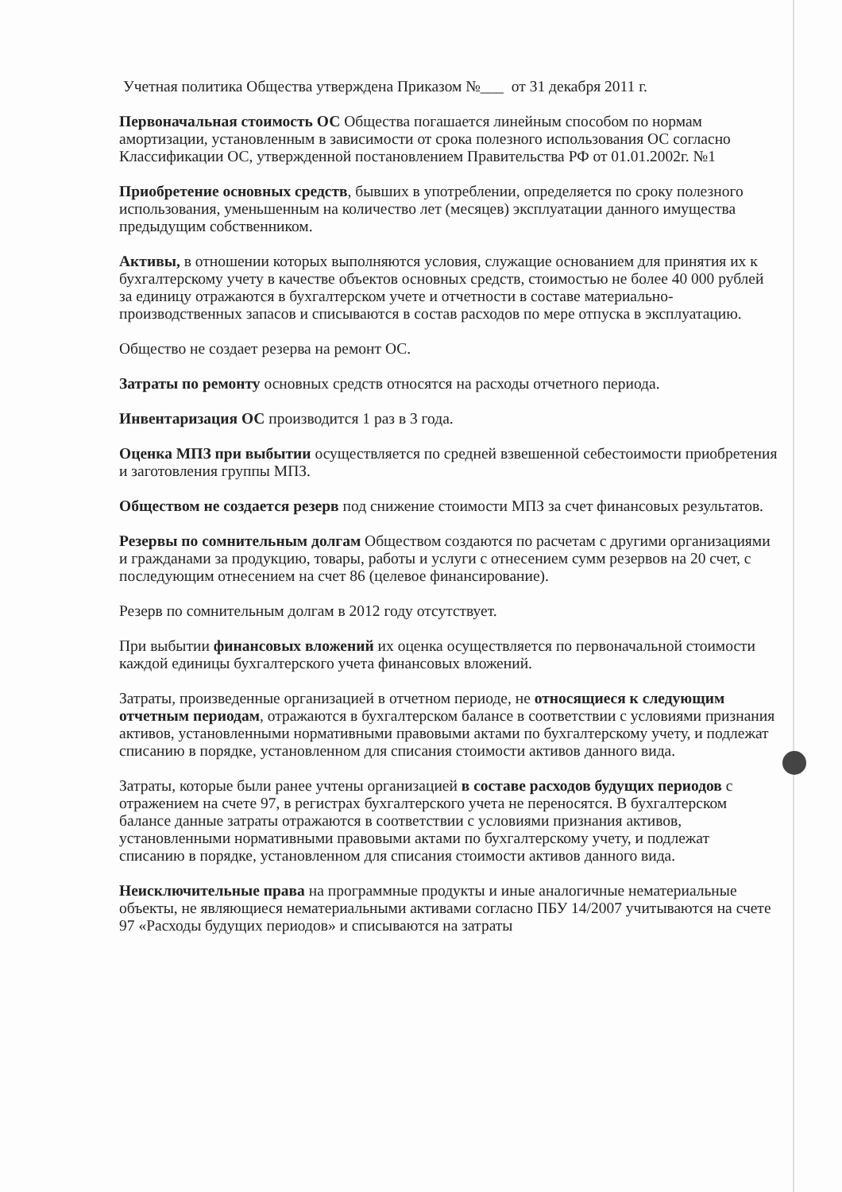Учетная политика Общества утверждена Приказом №___ от 31 декабря 2011 г.
Первоначальная стоимость ОС Общества погашается линейным способом по нормам амортизации, установленным в зависимости от срока полезного использования ОС согласно Классификации ОС, утвержденной постановлением Правительства РФ от 01.01.2002г. №1
Приобретение основных средств, бывших в употреблении, определяется по сроку полезного использования, уменьшенным на количество лет (месяцев) эксплуатации данного имущества предыдущим собственником.
Активы, в отношении которых выполняются условия, служащие основанием для принятия их к бухгалтерскому учету в качестве объектов основных средств, стоимостью не более 40 000 рублей за единицу отражаются в бухгалтерском учете и отчетности в составе материально-производственных запасов и списываются в состав расходов по мере отпуска в эксплуатацию.
Общество не создает резерва на ремонт ОС.
Затраты по ремонту основных средств относятся на расходы отчетного периода.
Инвентаризация ОС производится 1 раз в 3 года.
Оценка МПЗ при выбытии осуществляется по средней взвешенной себестоимости приобретения и заготовления группы МПЗ.
Обществом не создается резерв под снижение стоимости МПЗ за счет финансовых результатов.
Резервы по сомнительным долгам Обществом создаются по расчетам с другими организациями и гражданами за продукцию, товары, работы и услуги с отнесением сумм резервов на 20 счет, с последующим отнесением на счет 86 (целевое финансирование).
Резерв по сомнительным долгам в 2012 году отсутствует.
При выбытии финансовых вложений их оценка осуществляется по первоначальной стоимости каждой единицы бухгалтерского учета финансовых вложений.
Затраты, произведенные организацией в отчетном периоде, не относящиеся к следующим отчетным периодам, отражаются в бухгалтерском балансе в соответствии с условиями признания активов, установленными нормативными правовыми актами по бухгалтерскому учету, и подлежат списанию в порядке, установленном для списания стоимости активов данного вида.
Затраты, которые были ранее учтены организацией в составе расходов будущих периодов с отражением на счете 97, в регистрах бухгалтерского учета не переносятся. В бухгалтерском балансе данные затраты отражаются в соответствии с условиями признания активов, установленными нормативными правовыми актами по бухгалтерскому учету, и подлежат списанию в порядке, установленном для списания стоимости активов данного вида.
Неисключительные права на программные продукты и иные аналогичные нематериальные объекты, не являющиеся нематериальными активами согласно ПБУ 14/2007 учитываются на счете 97 «Расходы будущих периодов» и списываются на затраты